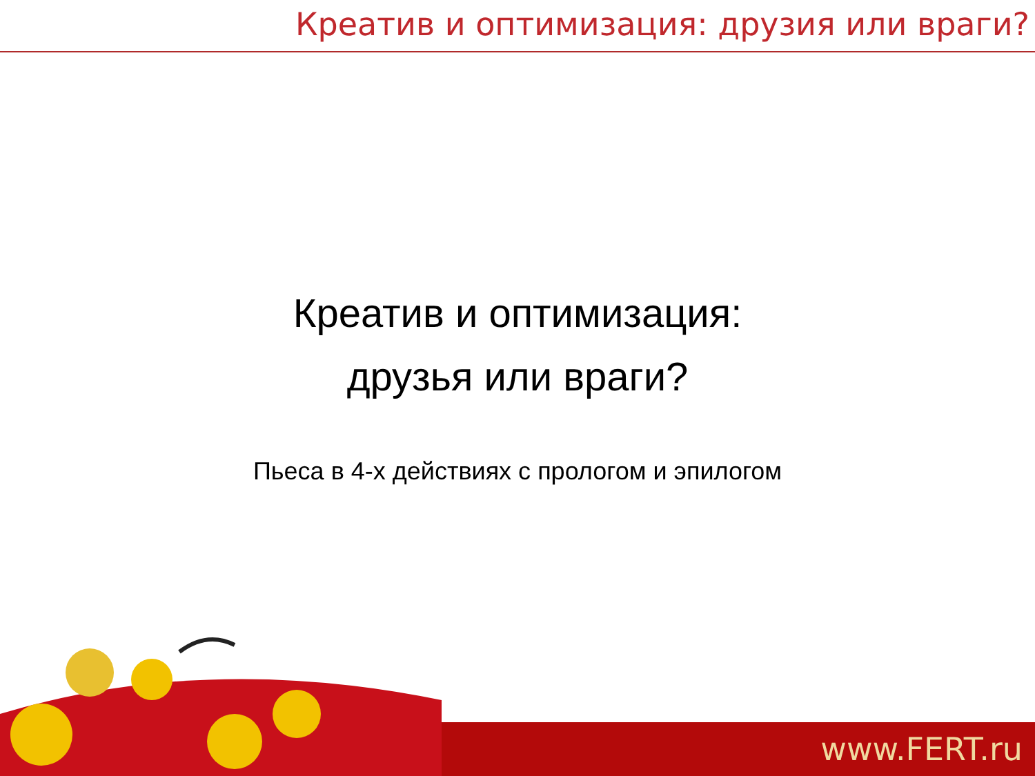Креатив и оптимизация: друзия или враги?
Креатив и оптимизация:
друзья или враги?
Пьеса в 4-х действиях с прологом и эпилогом
www.FERT.ru